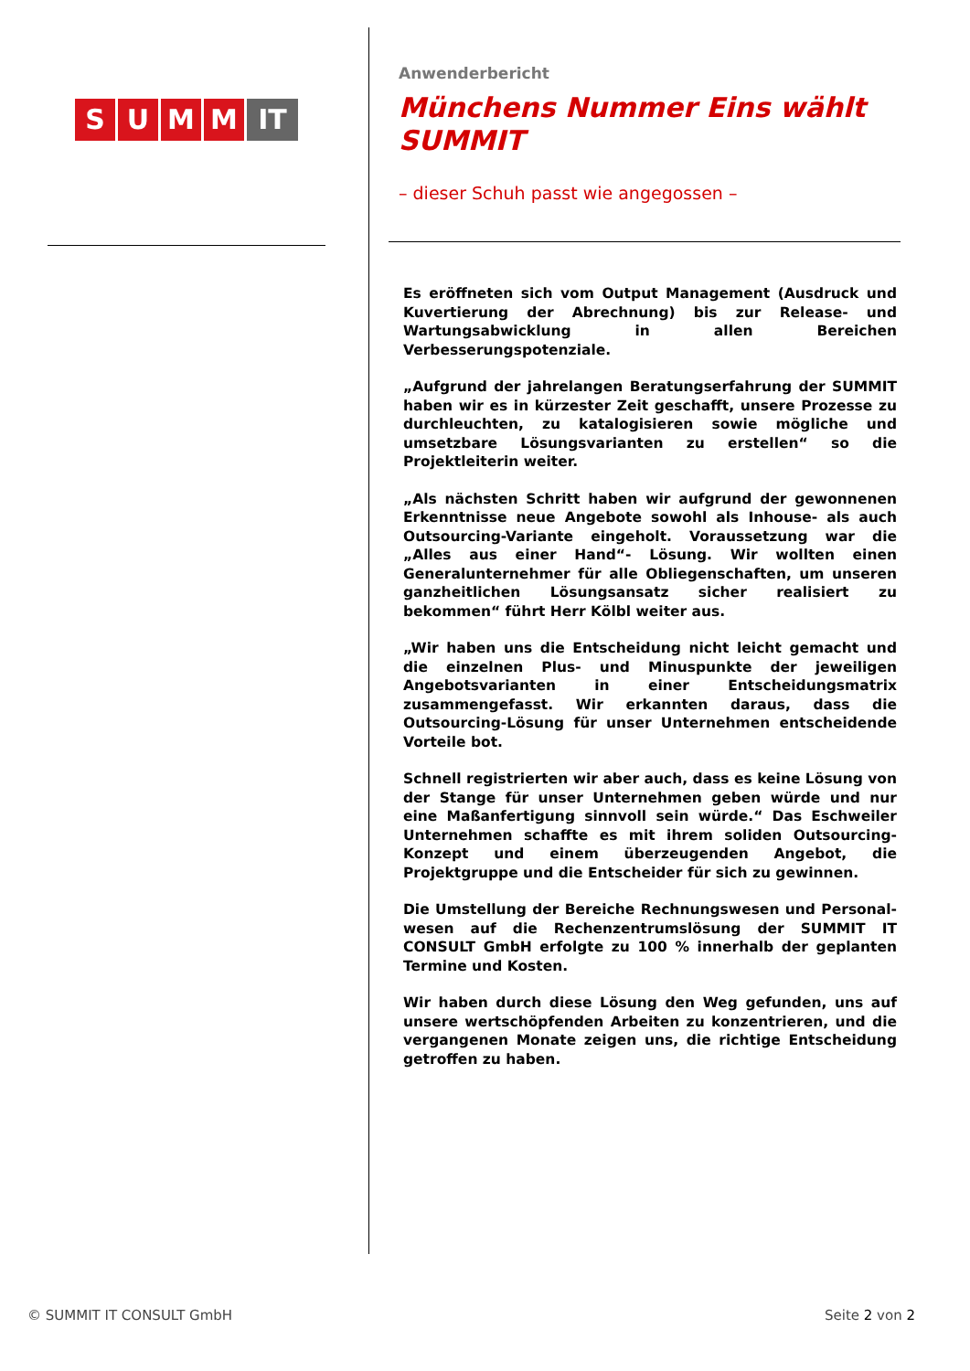SUMM IT
Anwenderbericht
Münchens Nummer Eins wählt SUMMIT
– dieser Schuh passt wie angegossen –
Es eröffneten sich vom Output Management (Ausdruck und Kuvertierung der Abrechnung) bis zur Release- und Wartungs­abwicklung in allen Bereichen Verbesserungspotenziale.
„Aufgrund der jahrelangen Beratungserfahrung der SUMMIT haben wir es in kürzester Zeit geschafft, unsere Prozesse zu durchleuchten, zu katalogisieren sowie mögliche und umsetz­bare Lösungsvarianten zu erstellen“ so die Projektleiterin weiter.
„Als nächsten Schritt haben wir aufgrund der gewonnenen Er­kenntnisse neue Angebote sowohl als Inhouse- als auch Out­sourcing-Variante eingeholt. Voraussetzung war die „Alles aus einer Hand“- Lösung. Wir wollten einen Generalunternehmer für alle Obliegenschaften, um unseren ganzheitlichen Lösungs­ansatz sicher realisiert zu bekommen“ führt Herr Kölbl weiter aus.
„Wir haben uns die Entscheidung nicht leicht gemacht und die einzelnen Plus- und Minuspunkte der jeweiligen Angebotsvari­anten in einer Entscheidungsmatrix zusammengefasst. Wir er­kannten daraus, dass die Outsourcing-Lösung für unser Unter­nehmen entscheidende Vorteile bot.
Schnell registrierten wir aber auch, dass es keine Lösung von der Stange für unser Unternehmen geben würde und nur eine Maßanfertigung sinnvoll sein würde.“ Das Eschweiler Unter­nehmen schaffte es mit ihrem soliden Outsourcing-Konzept und einem überzeugenden Angebot, die Projektgruppe und die Ent­scheider für sich zu gewinnen.
Die Umstellung der Bereiche Rechnungswesen und Personal­wesen auf die Rechenzentrumslösung der SUMMIT IT CONSULT GmbH erfolgte zu 100 % innerhalb der geplanten Termine und Kosten.
Wir haben durch diese Lösung den Weg gefunden, uns auf un­sere wertschöpfenden Arbeiten zu konzentrieren, und die ver­gangenen Monate zeigen uns, die richtige Entscheidung getrof­fen zu haben.
© SUMMIT IT CONSULT GmbH Seite 2 von 2